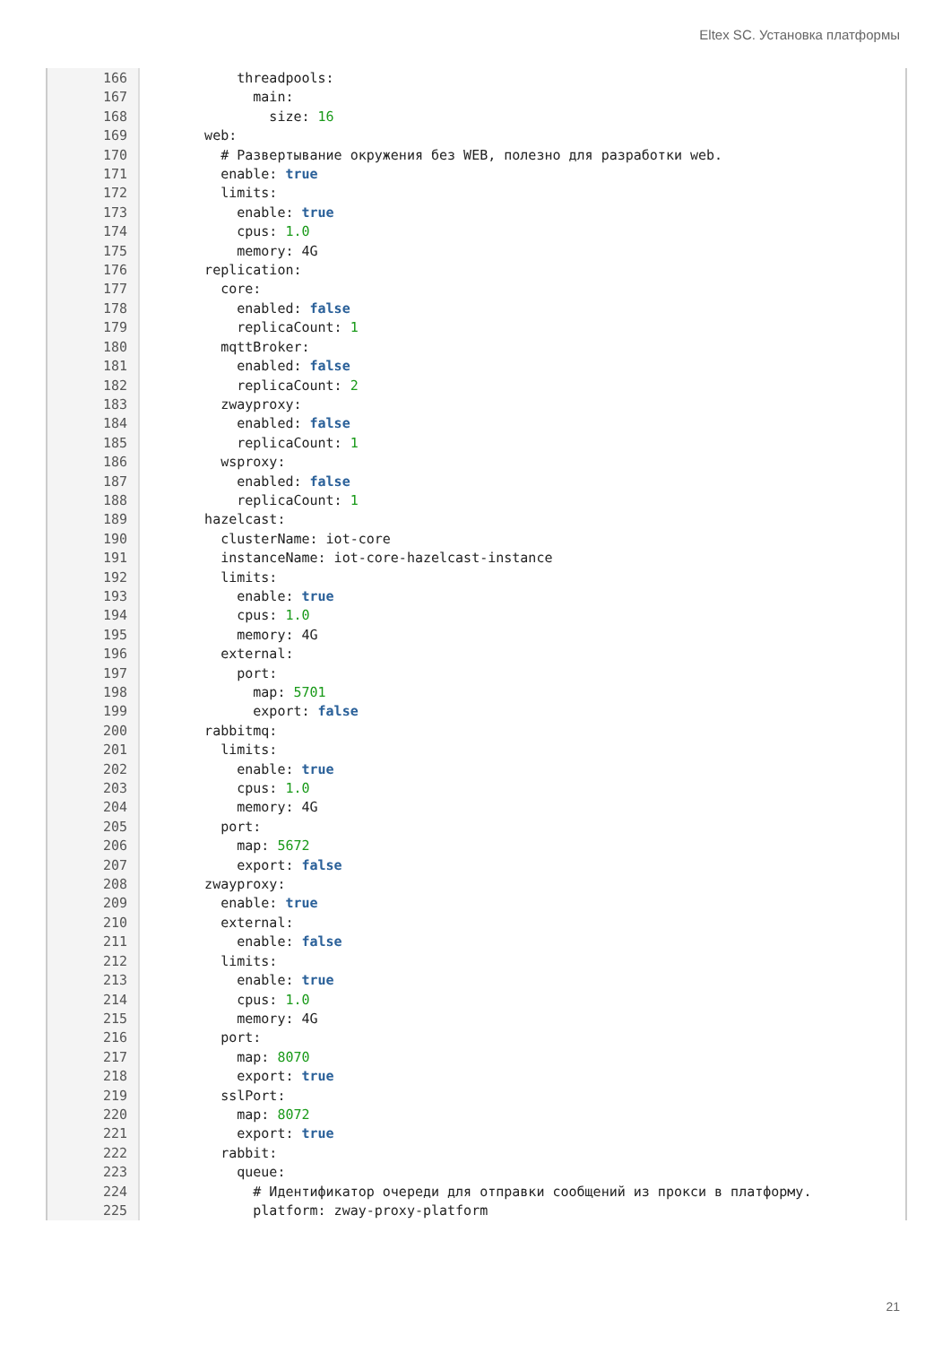Eltex SC. Установка платформы
166 167 168 169 170 171 172 173 174 175 176 177 178 179 180 181 182 183 184 185 186 187 188 189 190 191 192 193 194 195 196 197 198 199 200 201 202 203 204 205 206 207 208 209 210 211 212 213 214 215 216 217 218 219 220 221 222 223 224 225
threadpools: main: size: 16 web: # Развертывание окружения без WEB, полезно для разработки web. enable: true limits: enable: true cpus: 1.0 memory: 4G replication: core: enabled: false replicaCount: 1 mqttBroker: enabled: false replicaCount: 2 zwayproxy: enabled: false replicaCount: 1 wsproxy: enabled: false replicaCount: 1 hazelcast: clusterName: iot-core instanceName: iot-core-hazelcast-instance limits: enable: true cpus: 1.0 memory: 4G external: port: map: 5701 export: false rabbitmq: limits: enable: true cpus: 1.0 memory: 4G port: map: 5672 export: false zwayproxy: enable: true external: enable: false limits: enable: true cpus: 1.0 memory: 4G port: map: 8070 export: true sslPort: map: 8072 export: true rabbit: queue: # Идентификатор очереди для отправки сообщений из прокси в платформу. platform: zway-proxy-platform
21